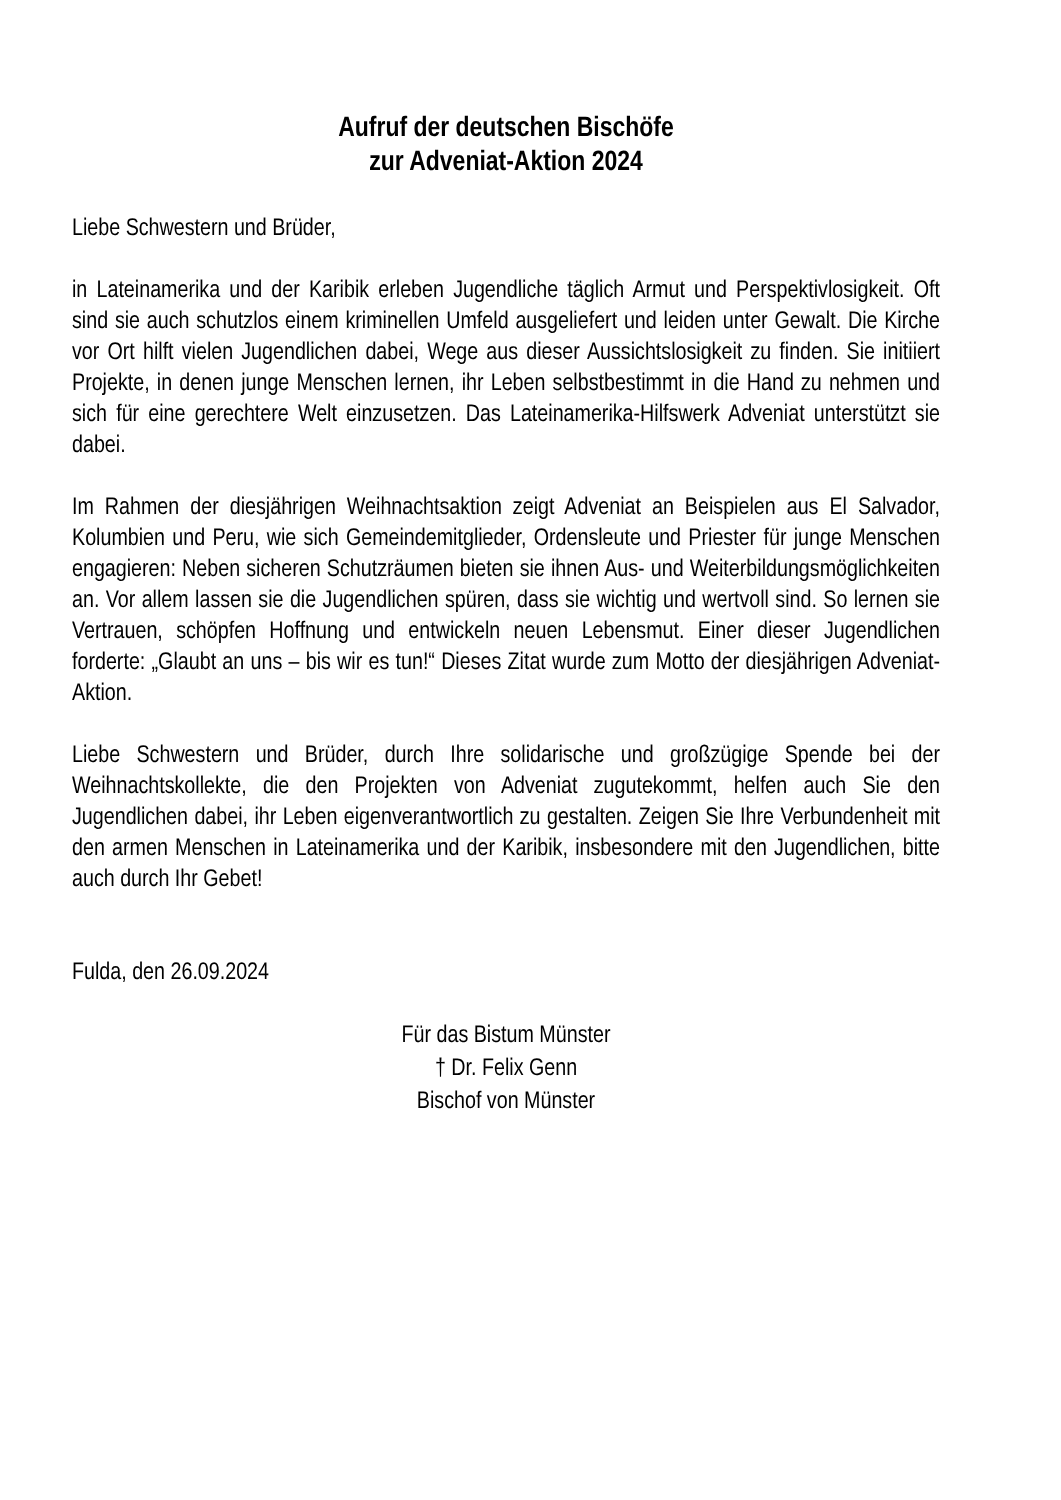Aufruf der deutschen Bischöfe
zur Adveniat-Aktion 2024
Liebe Schwestern und Brüder,
in Lateinamerika und der Karibik erleben Jugendliche täglich Armut und Perspektivlosigkeit. Oft sind sie auch schutzlos einem kriminellen Umfeld ausgeliefert und leiden unter Gewalt. Die Kirche vor Ort hilft vielen Jugendlichen dabei, Wege aus dieser Aussichtslosigkeit zu finden. Sie initiiert Projekte, in denen junge Menschen lernen, ihr Leben selbstbestimmt in die Hand zu nehmen und sich für eine gerechtere Welt einzusetzen. Das Lateinamerika-Hilfswerk Adveniat unterstützt sie dabei.
Im Rahmen der diesjährigen Weihnachtsaktion zeigt Adveniat an Beispielen aus El Salvador, Kolumbien und Peru, wie sich Gemeindemitglieder, Ordensleute und Priester für junge Menschen engagieren: Neben sicheren Schutzräumen bieten sie ihnen Aus- und Weiterbildungsmöglichkeiten an. Vor allem lassen sie die Jugendlichen spüren, dass sie wichtig und wertvoll sind. So lernen sie Vertrauen, schöpfen Hoffnung und entwickeln neuen Lebensmut. Einer dieser Jugendlichen forderte: „Glaubt an uns – bis wir es tun!“ Dieses Zitat wurde zum Motto der diesjährigen Adveniat-Aktion.
Liebe Schwestern und Brüder, durch Ihre solidarische und großzügige Spende bei der Weihnachtskollekte, die den Projekten von Adveniat zugutekommt, helfen auch Sie den Jugendlichen dabei, ihr Leben eigenverantwortlich zu gestalten. Zeigen Sie Ihre Verbundenheit mit den armen Menschen in Lateinamerika und der Karibik, insbesondere mit den Jugendlichen, bitte auch durch Ihr Gebet!
Fulda, den 26.09.2024
Für das Bistum Münster
† Dr. Felix Genn
Bischof von Münster